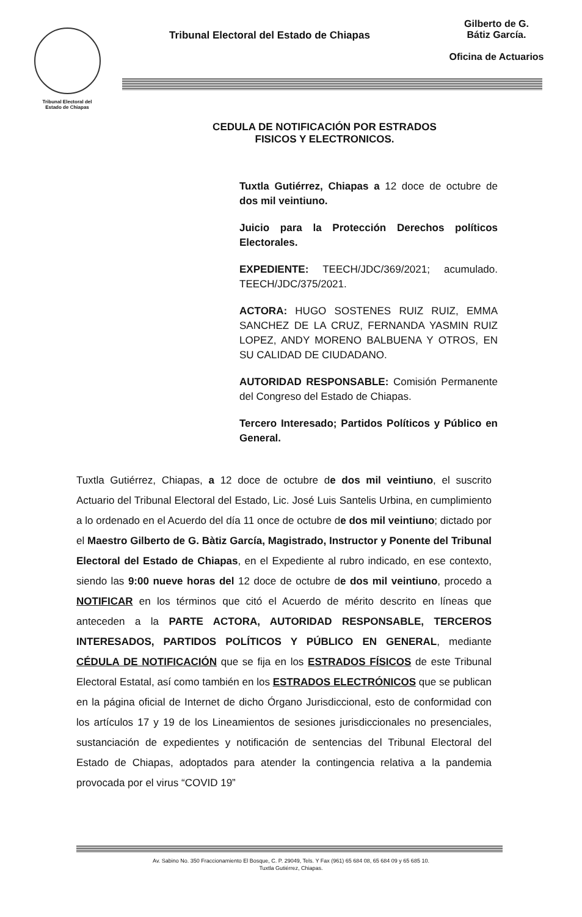Tribunal Electoral del
Estado de Chiapas
Tribunal Electoral del Estado de Chiapas
Gilberto de G.
Bátiz García.
Oficina de Actuarios
CEDULA DE NOTIFICACIÓN POR ESTRADOS
FISICOS Y ELECTRONICOS.
Tuxtla Gutiérrez, Chiapas a 12 doce de octubre de dos mil veintiuno.
Juicio para la Protección Derechos políticos Electorales.
EXPEDIENTE: TEECH/JDC/369/2021; acumulado. TEECH/JDC/375/2021.
ACTORA: HUGO SOSTENES RUIZ RUIZ, EMMA SANCHEZ DE LA CRUZ, FERNANDA YASMIN RUIZ LOPEZ, ANDY MORENO BALBUENA Y OTROS, EN SU CALIDAD DE CIUDADANO.
AUTORIDAD RESPONSABLE: Comisión Permanente del Congreso del Estado de Chiapas.
Tercero Interesado; Partidos Políticos y Público en General.
Tuxtla Gutiérrez, Chiapas, a 12 doce de octubre de dos mil veintiuno, el suscrito Actuario del Tribunal Electoral del Estado, Lic. José Luis Santelis Urbina, en cumplimiento a lo ordenado en el Acuerdo del día 11 once de octubre de dos mil veintiuno; dictado por el Maestro Gilberto de G. Bàtiz García, Magistrado, Instructor y Ponente del Tribunal Electoral del Estado de Chiapas, en el Expediente al rubro indicado, en ese contexto, siendo las 9:00 nueve horas del 12 doce de octubre de dos mil veintiuno, procedo a NOTIFICAR en los términos que citó el Acuerdo de mérito descrito en líneas que anteceden a la PARTE ACTORA, AUTORIDAD RESPONSABLE, TERCEROS INTERESADOS, PARTIDOS POLÍTICOS Y PÚBLICO EN GENERAL, mediante CÉDULA DE NOTIFICACIÓN que se fija en los ESTRADOS FÍSICOS de este Tribunal Electoral Estatal, así como también en los ESTRADOS ELECTRÓNICOS que se publican en la página oficial de Internet de dicho Órgano Jurisdiccional, esto de conformidad con los artículos 17 y 19 de los Lineamientos de sesiones jurisdiccionales no presenciales, sustanciación de expedientes y notificación de sentencias del Tribunal Electoral del Estado de Chiapas, adoptados para atender la contingencia relativa a la pandemia provocada por el virus “COVID 19”
Av. Sabino No. 350 Fraccionamiento El Bosque, C. P. 29049, Tels. Y Fax (961) 65 684 08, 65 684 09 y 65 685 10.
Tuxtla Gutiérrez, Chiapas.